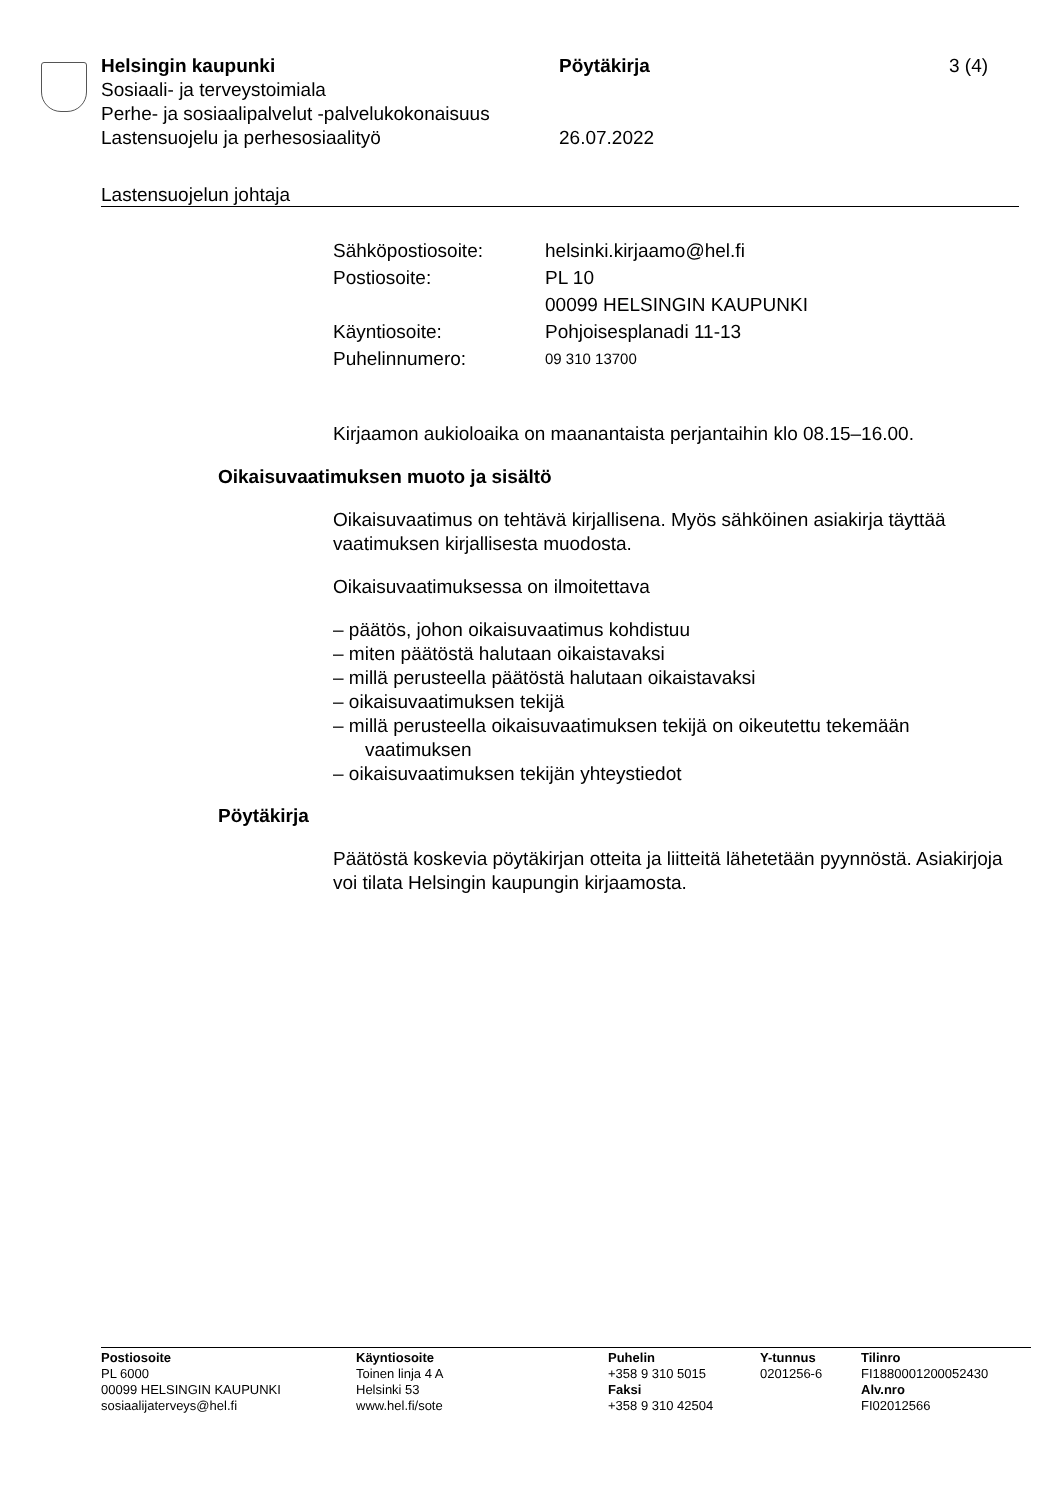Helsingin kaupunki Pöytäkirja 3 (4)
Sosiaali- ja terveystoimiala
Perhe- ja sosiaalipalvelut -palvelukokonaisuus
Lastensuojelu ja perhesosiaalityö 26.07.2022
Lastensuojelun johtaja
| Sähköpostiosoite: | helsinki.kirjaamo@hel.fi |
| Postiosoite: | PL 10 00099 HELSINGIN KAUPUNKI |
| Käyntiosoite: | Pohjoisesplanadi 11-13 |
| Puhelinnumero: | 09 310 13700 |
Kirjaamon aukioloaika on maanantaista perjantaihin klo 08.15–16.00.
Oikaisuvaatimuksen muoto ja sisältö
Oikaisuvaatimus on tehtävä kirjallisena. Myös sähköinen asiakirja täyttää vaatimuksen kirjallisesta muodosta.
Oikaisuvaatimuksessa on ilmoitettava
– päätös, johon oikaisuvaatimus kohdistuu
– miten päätöstä halutaan oikaistavaksi
– millä perusteella päätöstä halutaan oikaistavaksi
– oikaisuvaatimuksen tekijä
– millä perusteella oikaisuvaatimuksen tekijä on oikeutettu tekemään vaatimuksen
– oikaisuvaatimuksen tekijän yhteystiedot
Pöytäkirja
Päätöstä koskevia pöytäkirjan otteita ja liitteitä lähetetään pyynnöstä. Asiakirjoja voi tilata Helsingin kaupungin kirjaamosta.
Postiosoite
PL 6000
00099 HELSINGIN KAUPUNKI
sosiaalijaterveys@hel.fi
Käyntiosoite
Toinen linja 4 A
Helsinki 53
www.hel.fi/sote
Puhelin
+358 9 310 5015
Faksi
+358 9 310 42504
Y-tunnus
0201256-6
Tilinro
FI1880001200052430
Alv.nro
FI02012566